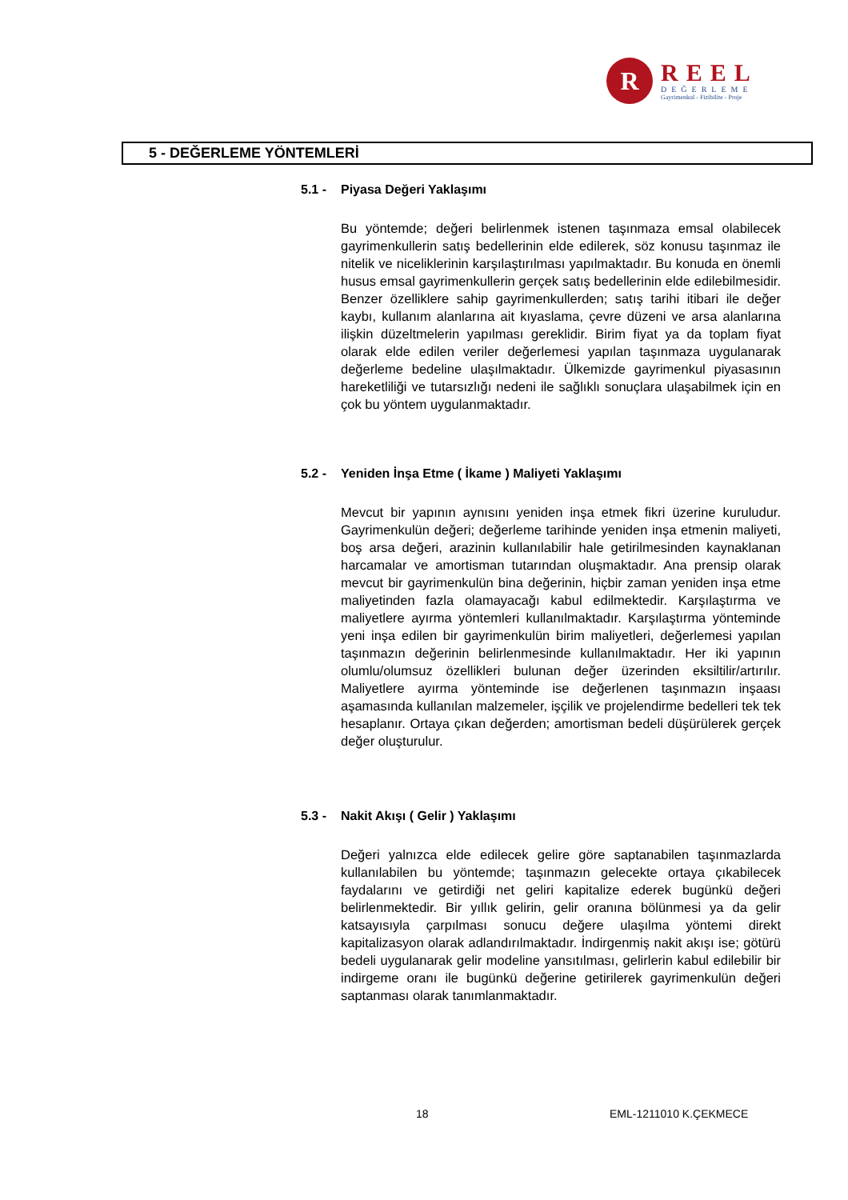R
REEL
DEĞERLEME
Gayrimenkul - Fizibilite - Proje
5 - DEĞERLEME YÖNTEMLERİ
5.1 - Piyasa Değeri Yaklaşımı
Bu yöntemde; değeri belirlenmek istenen taşınmaza emsal olabilecek gayrimenkullerin satış bedellerinin elde edilerek, söz konusu taşınmaz ile nitelik ve niceliklerinin karşılaştırılması yapılmaktadır. Bu konuda en önemli husus emsal gayrimenkullerin gerçek satış bedellerinin elde edilebilmesidir. Benzer özelliklere sahip gayrimenkullerden; satış tarihi itibari ile değer kaybı, kullanım alanlarına ait kıyaslama, çevre düzeni ve arsa alanlarına ilişkin düzeltmelerin yapılması gereklidir. Birim fiyat ya da toplam fiyat olarak elde edilen veriler değerlemesi yapılan taşınmaza uygulanarak değerleme bedeline ulaşılmaktadır. Ülkemizde gayrimenkul piyasasının hareketliliği ve tutarsızlığı nedeni ile sağlıklı sonuçlara ulaşabilmek için en çok bu yöntem uygulanmaktadır.
5.2 - Yeniden İnşa Etme ( İkame ) Maliyeti Yaklaşımı
Mevcut bir yapının aynısını yeniden inşa etmek fikri üzerine kuruludur. Gayrimenkulün değeri; değerleme tarihinde yeniden inşa etmenin maliyeti, boş arsa değeri, arazinin kullanılabilir hale getirilmesinden kaynaklanan harcamalar ve amortisman tutarından oluşmaktadır. Ana prensip olarak mevcut bir gayrimenkulün bina değerinin, hiçbir zaman yeniden inşa etme maliyetinden fazla olamayacağı kabul edilmektedir. Karşılaştırma ve maliyetlere ayırma yöntemleri kullanılmaktadır. Karşılaştırma yönteminde yeni inşa edilen bir gayrimenkulün birim maliyetleri, değerlemesi yapılan taşınmazın değerinin belirlenmesinde kullanılmaktadır. Her iki yapının olumlu/olumsuz özellikleri bulunan değer üzerinden eksiltilir/artırılır. Maliyetlere ayırma yönteminde ise değerlenen taşınmazın inşaası aşamasında kullanılan malzemeler, işçilik ve projelendirme bedelleri tek tek hesaplanır. Ortaya çıkan değerden; amortisman bedeli düşürülerek gerçek değer oluşturulur.
5.3 - Nakit Akışı ( Gelir ) Yaklaşımı
Değeri yalnızca elde edilecek gelire göre saptanabilen taşınmazlarda kullanılabilen bu yöntemde; taşınmazın gelecekte ortaya çıkabilecek faydalarını ve getirdiği net geliri kapitalize ederek bugünkü değeri belirlenmektedir. Bir yıllık gelirin, gelir oranına bölünmesi ya da gelir katsayısıyla çarpılması sonucu değere ulaşılma yöntemi direkt kapitalizasyon olarak adlandırılmaktadır. İndirgenmiş nakit akışı ise; götürü bedeli uygulanarak gelir modeline yansıtılması, gelirlerin kabul edilebilir bir indirgeme oranı ile bugünkü değerine getirilerek gayrimenkulün değeri saptanması olarak tanımlanmaktadır.
18 EML-1211010 K.ÇEKMECE